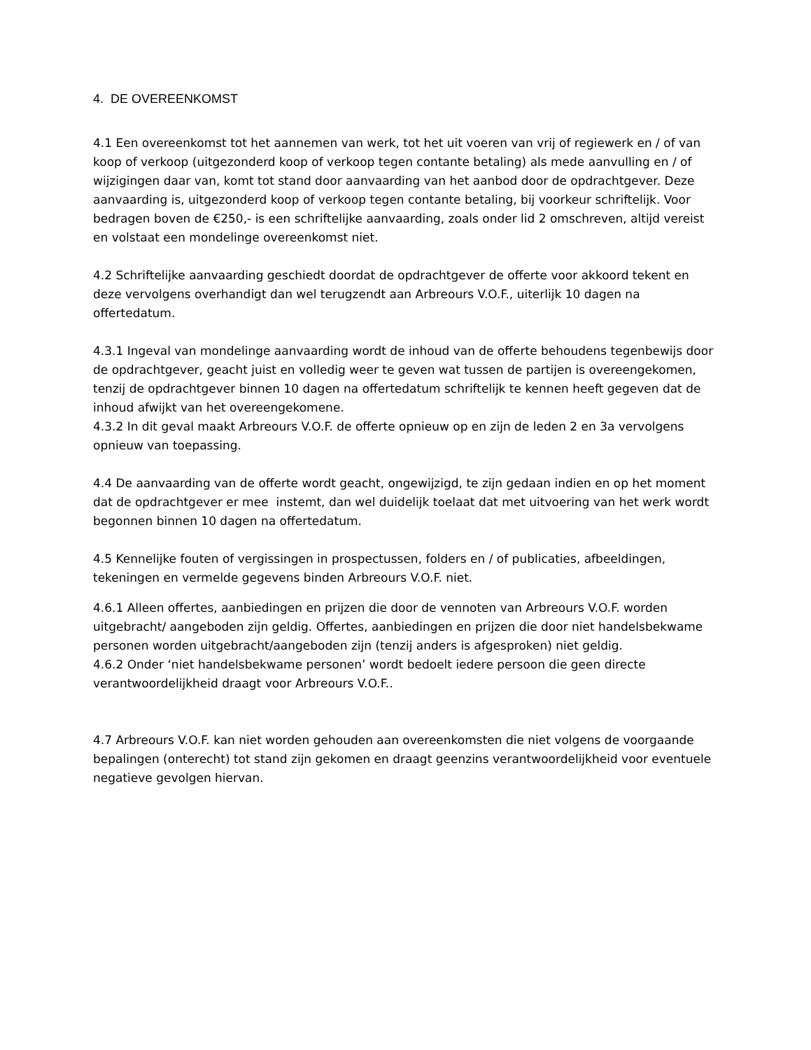4. DE OVEREENKOMST
4.1 Een overeenkomst tot het aannemen van werk, tot het uit voeren van vrij of regiewerk en / of van koop of verkoop (uitgezonderd koop of verkoop tegen contante betaling) als mede aanvulling en / of wijzigingen daar van, komt tot stand door aanvaarding van het aanbod door de opdrachtgever. Deze aanvaarding is, uitgezonderd koop of verkoop tegen contante betaling, bij voorkeur schriftelijk. Voor bedragen boven de €250,- is een schriftelijke aanvaarding, zoals onder lid 2 omschreven, altijd vereist en volstaat een mondelinge overeenkomst niet.
4.2 Schriftelijke aanvaarding geschiedt doordat de opdrachtgever de offerte voor akkoord tekent en deze vervolgens overhandigt dan wel terugzendt aan Arbreours V.O.F., uiterlijk 10 dagen na offertedatum.
4.3.1 Ingeval van mondelinge aanvaarding wordt de inhoud van de offerte behoudens tegenbewijs door de opdrachtgever, geacht juist en volledig weer te geven wat tussen de partijen is overeengekomen, tenzij de opdrachtgever binnen 10 dagen na offertedatum schriftelijk te kennen heeft gegeven dat de inhoud afwijkt van het overeengekomene.
4.3.2 In dit geval maakt Arbreours V.O.F. de offerte opnieuw op en zijn de leden 2 en 3a vervolgens opnieuw van toepassing.
4.4 De aanvaarding van de offerte wordt geacht, ongewijzigd, te zijn gedaan indien en op het moment dat de opdrachtgever er mee instemt, dan wel duidelijk toelaat dat met uitvoering van het werk wordt begonnen binnen 10 dagen na offertedatum.
4.5 Kennelijke fouten of vergissingen in prospectussen, folders en / of publicaties, afbeeldingen, tekeningen en vermelde gegevens binden Arbreours V.O.F. niet.
4.6.1 Alleen offertes, aanbiedingen en prijzen die door de vennoten van Arbreours V.O.F. worden uitgebracht/ aangeboden zijn geldig. Offertes, aanbiedingen en prijzen die door niet handelsbekwame personen worden uitgebracht/aangeboden zijn (tenzij anders is afgesproken) niet geldig.
4.6.2 Onder ‘niet handelsbekwame personen’ wordt bedoelt iedere persoon die geen directe verantwoordelijkheid draagt voor Arbreours V.O.F..
4.7 Arbreours V.O.F. kan niet worden gehouden aan overeenkomsten die niet volgens de voorgaande bepalingen (onterecht) tot stand zijn gekomen en draagt geenzins verantwoordelijkheid voor eventuele negatieve gevolgen hiervan.